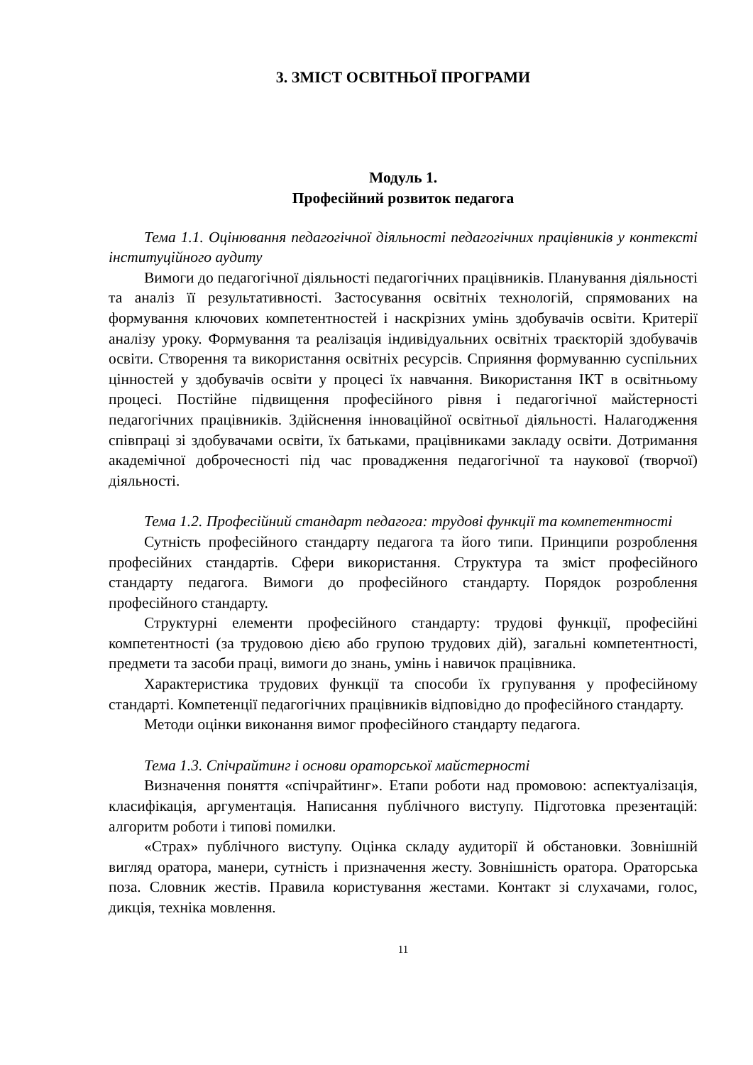3. ЗМІСТ ОСВІТНЬОЇ ПРОГРАМИ
Модуль 1.
Професійний розвиток педагога
Тема 1.1. Оцінювання педагогічної діяльності педагогічних працівників у контексті інституційного аудиту
Вимоги до педагогічної діяльності педагогічних працівників. Планування діяльності та аналіз її результативності. Застосування освітніх технологій, спрямованих на формування ключових компетентностей і наскрізних умінь здобувачів освіти. Критерії аналізу уроку. Формування та реалізація індивідуальних освітніх траєкторій здобувачів освіти. Створення та використання освітніх ресурсів. Сприяння формуванню суспільних цінностей у здобувачів освіти у процесі їх навчання. Використання ІКТ в освітньому процесі. Постійне підвищення професійного рівня і педагогічної майстерності педагогічних працівників. Здійснення інноваційної освітньої діяльності. Налагодження співпраці зі здобувачами освіти, їх батьками, працівниками закладу освіти. Дотримання академічної доброчесності під час провадження педагогічної та наукової (творчої) діяльності.
Тема 1.2. Професійний стандарт педагога: трудові функції та компетентності
Сутність професійного стандарту педагога та його типи. Принципи розроблення професійних стандартів. Сфери використання. Структура та зміст професійного стандарту педагога. Вимоги до професійного стандарту. Порядок розроблення професійного стандарту.
Структурні елементи професійного стандарту: трудові функції, професійні компетентності (за трудовою дією або групою трудових дій), загальні компетентності, предмети та засоби праці, вимоги до знань, умінь і навичок працівника.
Характеристика трудових функції та способи їх групування у професійному стандарті. Компетенції педагогічних працівників відповідно до професійного стандарту.
Методи оцінки виконання вимог професійного стандарту педагога.
Тема 1.3. Спічрайтинг і основи ораторської майстерності
Визначення поняття «спічрайтинг». Етапи роботи над промовою: аспектуалізація, класифікація, аргументація. Написання публічного виступу. Підготовка презентацій: алгоритм роботи і типові помилки.
«Страх» публічного виступу. Оцінка складу аудиторії й обстановки. Зовнішній вигляд оратора, манери, сутність і призначення жесту. Зовнішність оратора. Ораторська поза. Словник жестів. Правила користування жестами. Контакт зі слухачами, голос, дикція, техніка мовлення.
11